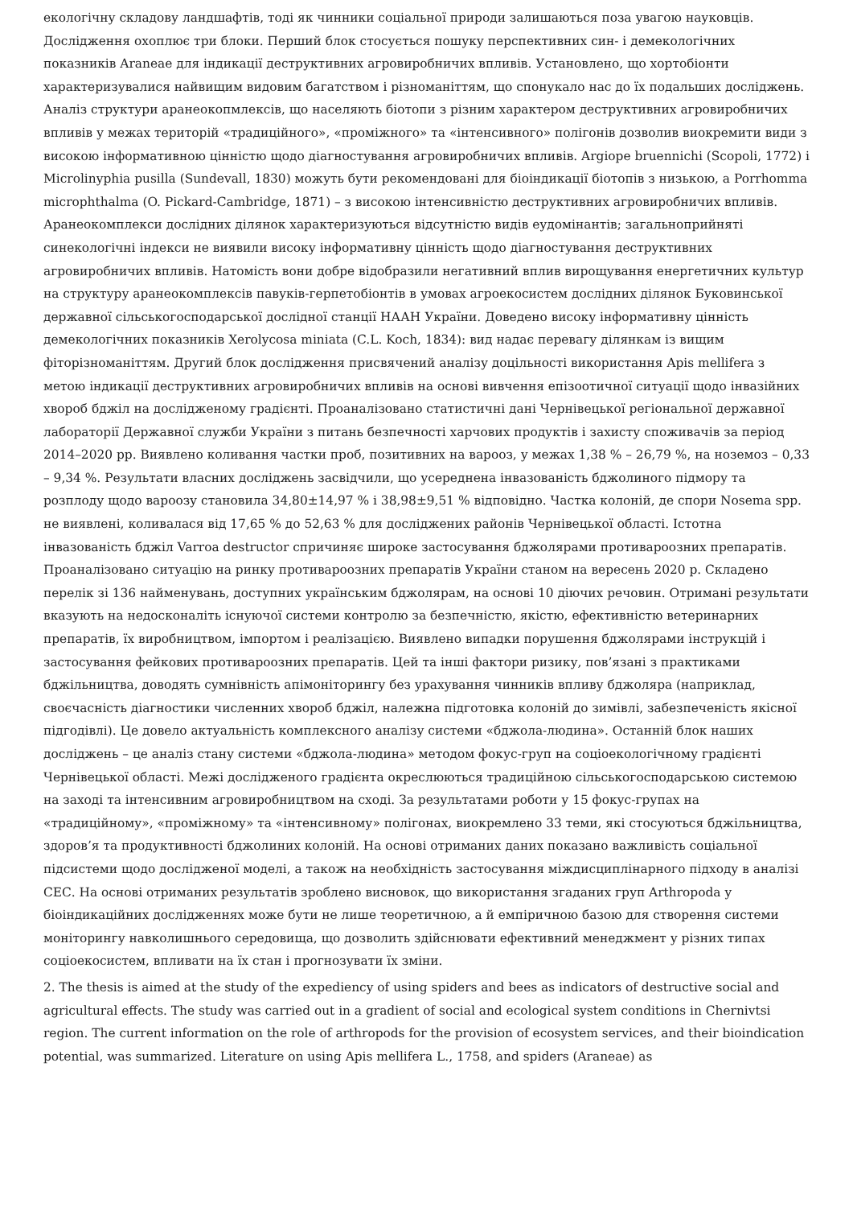екологічну складову ландшафтів, тоді як чинники соціальної природи залишаються поза увагою науковців. Дослідження охоплює три блоки. Перший блок стосується пошуку перспективних син- і демекологічних показників Araneae для індикації деструктивних агровиробничих впливів. Установлено, що хортобіонти характеризувалися найвищим видовим багатством і різноманіттям, що спонукало нас до їх подальших досліджень. Аналіз структури аранеокопмлексів, що населяють біотопи з різним характером деструктивних агровиробничих впливів у межах територій «традиційного», «проміжного» та «інтенсивного» полігонів дозволив виокремити види з високою інформативною цінністю щодо діагностування агровиробничих впливів. Argiope bruennichi (Scopoli, 1772) і Microlinyphia pusilla (Sundevall, 1830) можуть бути рекомендовані для біоіндикації біотопів з низькою, а Porrhomma microphthalma (O. Pickard-Cambridge, 1871) – з високою інтенсивністю деструктивних агровиробничих впливів. Аранеокомплекси дослідних ділянок характеризуються відсутністю видів еудомінантів; загальноприйняті синекологічні індекси не виявили високу інформативну цінність щодо діагностування деструктивних агровиробничих впливів. Натомість вони добре відобразили негативний вплив вирощування енергетичних культур на структуру аранеокомплексів павуків-герпетобіонтів в умовах агроекосистем дослідних ділянок Буковинської державної сільськогосподарської дослідної станції НААН України. Доведено високу інформативну цінність демекологічних показників Xerolycosa miniata (C.L. Koch, 1834): вид надає перевагу ділянкам із вищим фіторізноманіттям. Другий блок дослідження присвячений аналізу доцільності використання Apis mellifera з метою індикації деструктивних агровиробничих впливів на основі вивчення епізоотичної ситуації щодо інвазійних хвороб бджіл на дослідженому градієнті. Проаналізовано статистичні дані Чернівецької регіональної державної лабораторії Державної служби України з питань безпечності харчових продуктів і захисту споживачів за період 2014–2020 рр. Виявлено коливання частки проб, позитивних на варооз, у межах 1,38 % – 26,79 %, на ноземоз – 0,33 – 9,34 %. Результати власних досліджень засвідчили, що усереднена інвазованість бджолиного підмору та розплоду щодо варoозу становила 34,80±14,97 % і 38,98±9,51 % відповідно. Частка колоній, де спори Nosema spp. не виявлені, коливалася від 17,65 % до 52,63 % для досліджених районів Чернівецької області. Істотна інвазованість бджіл Varroa destructor спричиняє широке застосування бджолярами противароозних препаратів. Проаналізовано ситуацію на ринку противароозних препаратів України станом на вересень 2020 р. Складено перелік зі 136 найменувань, доступних українським бджолярам, на основі 10 діючих речовин. Отримані результати вказують на недосконаліть існуючої системи контролю за безпечністю, якістю, ефективністю ветеринарних препаратів, їх виробництвом, імпортом і реалізацією. Виявлено випадки порушення бджолярами інструкцій і застосування фейкових противароозних препаратів. Цей та інші фактори ризику, пов’язані з практиками бджільництва, доводять сумнівність апімоніторингу без урахування чинників впливу бджоляра (наприклад, своєчасність діагностики численних хвороб бджіл, належна підготовка колоній до зимівлі, забезпеченість якісної підгодівлі). Це довело актуальність комплексного аналізу системи «бджола-людина». Останній блок наших досліджень – це аналіз стану системи «бджола-людина» методом фокус-груп на соціоекологічному градієнті Чернівецької області. Межі дослідженого градієнта окреслюються традиційною сільськогосподарською системою на заході та інтенсивним агровиробництвом на сході. За результатами роботи у 15 фокус-групах на «традиційному», «проміжному» та «інтенсивному» полігонах, виокремлено 33 теми, які стосуються бджільництва, здоров’я та продуктивності бджолиних колоній. На основі отриманих даних показано важливість соціальної підсистеми щодо дослідженої моделі, а також на необхідність застосування міждисциплінарного підходу в аналізі СЕС. На основі отриманих результатів зроблено висновок, що використання згаданих груп Arthropoda у біоіндикаційних дослідженнях може бути не лише теоретичною, а й емпіричною базою для створення системи моніторингу навколишнього середовища, що дозволить здійснювати ефективний менеджмент у різних типах соціоекосистем, впливати на їх стан і прогнозувати їх зміни.
2. The thesis is aimed at the study of the expediency of using spiders and bees as indicators of destructive social and agricultural effects. The study was carried out in a gradient of social and ecological system conditions in Chernivtsi region. The current information on the role of arthropods for the provision of ecosystem services, and their bioindication potential, was summarized. Literature on using Apis mellifera L., 1758, and spiders (Araneae) as